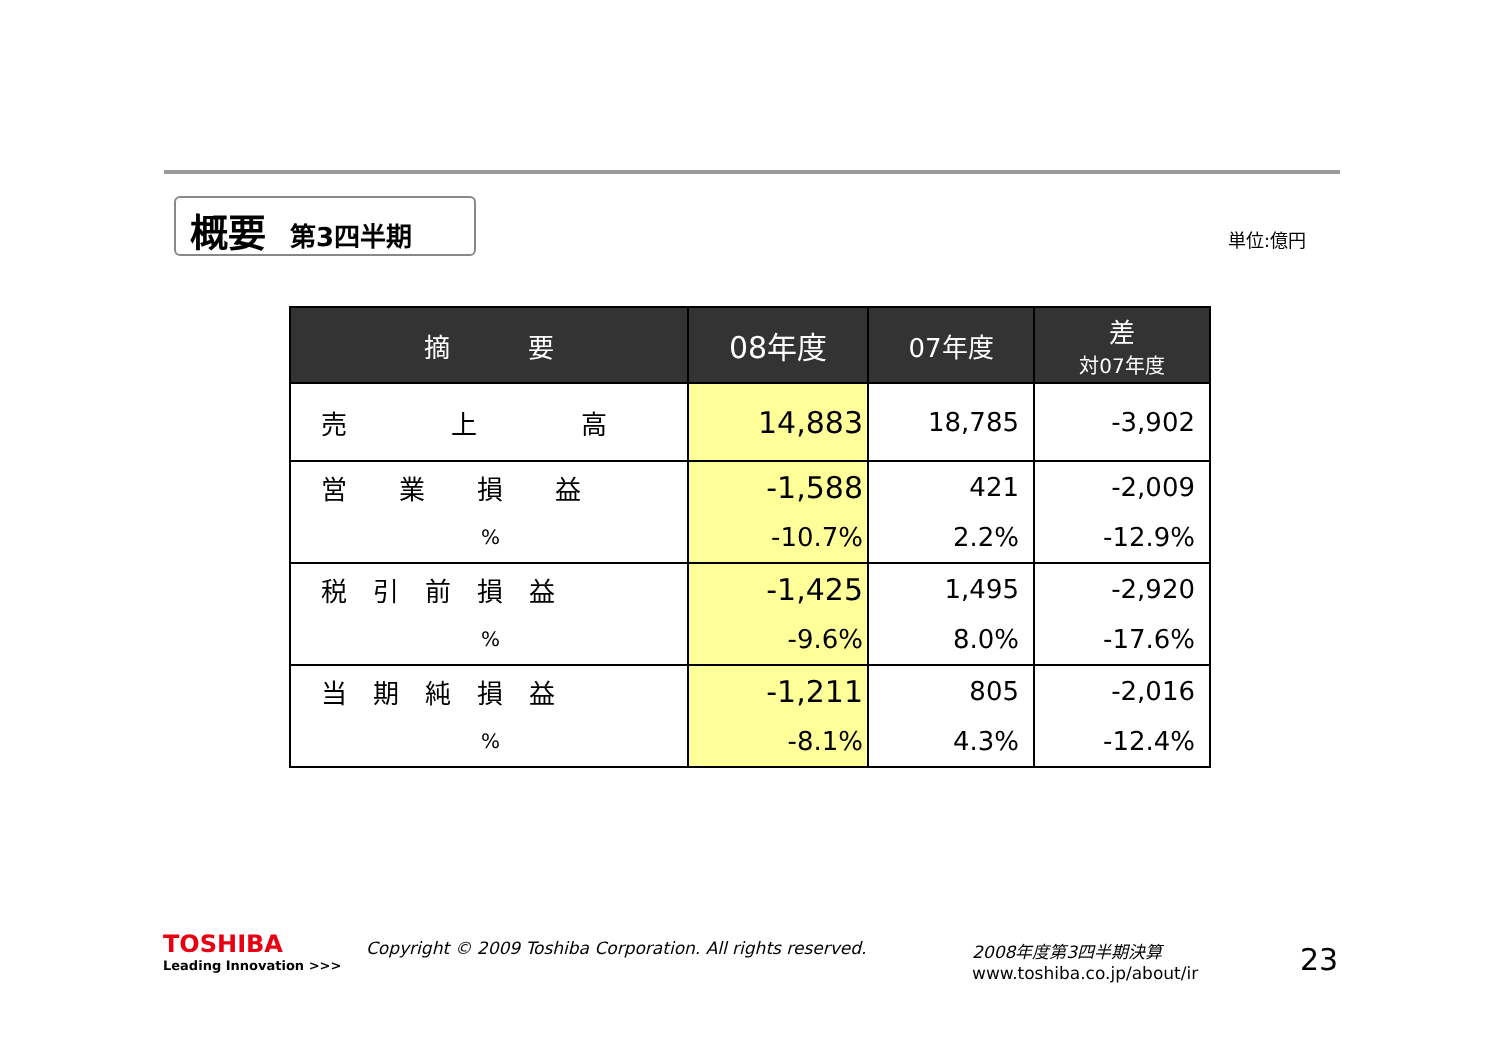概要 第3四半期 単位:億円
| 摘 要 | 08年度 | 07年度 | 差 対07年度 |
| --- | --- | --- | --- |
| 売 上 高 | 14,883 | 18,785 | -3,902 |
| 営 業 損 益 | -1,588 | 421 | -2,009 |
| % | -10.7% | 2.2% | -12.9% |
| 税 引 前 損 益 | -1,425 | 1,495 | -2,920 |
| % | -9.6% | 8.0% | -17.6% |
| 当 期 純 損 益 | -1,211 | 805 | -2,016 |
| % | -8.1% | 4.3% | -12.4% |
TOSHIBA
Leading Innovation >>>
Copyright © 2009 Toshiba Corporation. All rights reserved.
2008年度第3四半期決算
www.toshiba.co.jp/about/ir
23